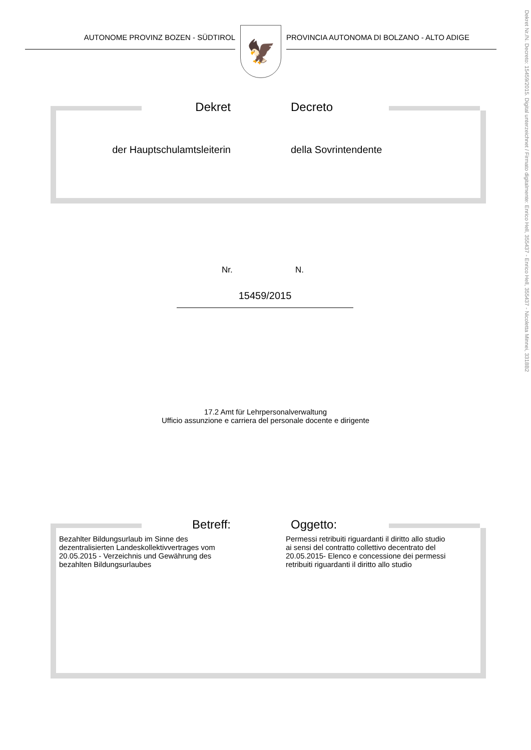Dekret Nr./N. Decreto: 15459/2015. Digital unterzeichnet / Firmato digitalmente: Enrico Hell, 355437 - Enrico Hell, 355437 - Nicoletta Minnei, 3318B2
AUTONOME PROVINZ BOZEN - SÜDTIROL
🦅
PROVINCIA AUTONOMA DI BOLZANO - ALTO ADIGE
Dekret Decreto
der Hauptschulamtsleiterin della Sovrintendente
Nr. N.
15459/2015
17.2 Amt für Lehrpersonalverwaltung
Ufficio assunzione e carriera del personale docente e dirigente
Betreff: Oggetto:
Bezahlter Bildungsurlaub im Sinne des dezentralisierten Landeskollektivvertrages vom 20.05.2015 - Verzeichnis und Gewährung des bezahlten Bildungsurlaubes
Permessi retribuiti riguardanti il diritto allo studio ai sensi del contratto collettivo decentrato del 20.05.2015- Elenco e concessione dei permessi retribuiti riguardanti il diritto allo studio